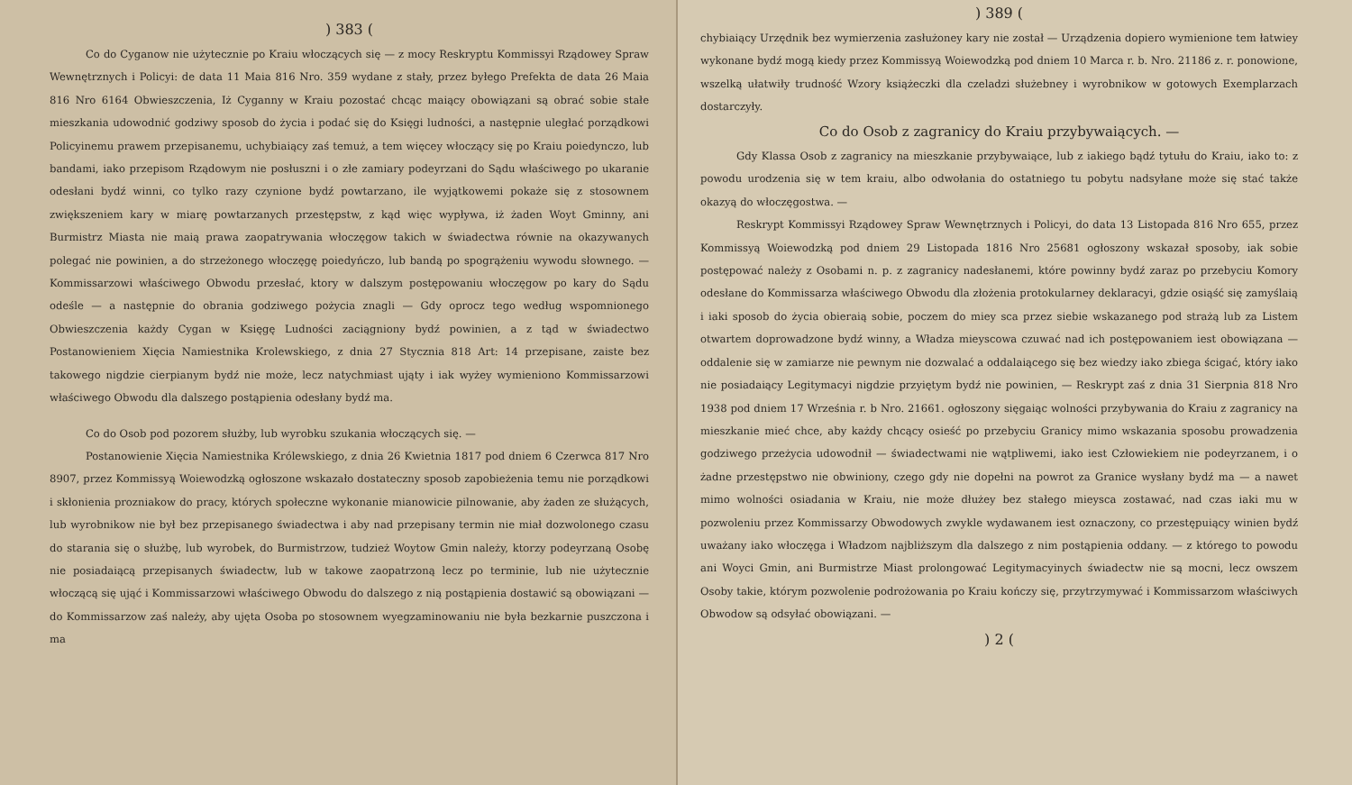) 383 (
Co do Cyganow nie użytecznie po Kraiu włoczących się — z mocy Reskryptu Kommissyi Rządowey Spraw Wewnętrznych i Policyi: de data 11 Maia 816 Nro. 359 wydane z stały, przez byłego Prefekta de data 26 Maia 816 Nro 6164 Obwieszczenia, Iż Cyganny w Kraiu pozostać chcąc maiący obowiązani są obrać sobie stałe mieszkania udowodnić godziwy sposob do życia i podać się do Księgi ludności, a następnie uległać porządkowi Policyinemu prawem przepisanemu, uchybiaiący zaś temuż, a tem więcey włoczący się po Kraiu poiedynczo, lub bandami, iako przepisom Rządowym nie posłuszni i o złe zamiary podeyrzani do Sądu właściwego po ukaranie odesłani bydź winni, co tylko razy czynione bydź powtarzano, ile wyjątkowemi pokaże się z stosownem zwiększeniem kary w miarę powtarzanych przestępstw, z kąd więc wypływa, iż żaden Woyt Gminny, ani Burmistrz Miasta nie maią prawa zaopatrywania włoczęgow takich w świadectwa równie na okazywanych polegać nie powinien, a do strzeżonego włoczęgę poiedyńczo, lub bandą po spogrążeniu wywodu słownego. — Kommissarzowi właściwego Obwodu przesłać, ktory w dalszym postępowaniu włoczęgow po kary do Sądu odeśle — a następnie do obrania godziwego pożycia znagli — Gdy oprocz tego według wspomnionego Obwieszczenia każdy Cygan w Księgę Ludności zaciągniony bydź powinien, a z tąd w świadectwo Postanowieniem Xięcia Namiestnika Krolewskiego, z dnia 27 Stycznia 818 Art: 14 przepisane, zaiste bez takowego nigdzie cierpianym bydź nie może, lecz natychmiast ująty i iak wyżey wymieniono Kommissarzowi właściwego Obwodu dla dalszego postąpienia odesłany bydź ma.
Co do Osob pod pozorem służby, lub wyrobku szukania włoczących się. —
Postanowienie Xięcia Namiestnika Królewskiego, z dnia 26 Kwietnia 1817 pod dniem 6 Czerwca 817 Nro 8907, przez Kommissyą Woiewodzką ogłoszone wskazało dostateczny sposob zapobieżenia temu nie porządkowi i skłonienia prozniakow do pracy, których społeczne wykonanie mianowicie pilnowanie, aby żaden ze służących, lub wyrobnikow nie był bez przepisanego świadectwa i aby nad przepisany termin nie miał dozwolonego czasu do starania się o służbę, lub wyrobek, do Burmistrzow, tudzież Woytow Gmin należy, ktorzy podeyrzaną Osobę nie posiadaiącą przepisanych świadectw, lub w takowe zaopatrzoną lecz po terminie, lub nie użytecznie włoczącą się ująć i Kommissarzowi właściwego Obwodu do dalszego z nią postąpienia dostawić są obowiązani — do Kommissarzow zaś należy, aby ujęta Osoba po stosownem wyegzaminowaniu nie była bezkarnie puszczona i ma
) 389 (
chybiaiący Urzędnik bez wymierzenia zasłużoney kary nie został — Urządzenia dopiero wymienione tem łatwiey wykonane bydź mogą kiedy przez Kommissyą Woiewodzką pod dniem 10 Marca r. b. Nro. 21186 z. r. ponowione, wszelką ułatwiły trudność Wzory książeczki dla czeladzi służebney i wyrobnikow w gotowych Exemplarzach dostarczyły.
Co do Osob z zagranicy do Kraiu przybywaiących. —
Gdy Klassa Osob z zagranicy na mieszkanie przybywaiące, lub z iakiego bądź tytułu do Kraiu, iako to: z powodu urodzenia się w tem kraiu, albo odwołania do ostatniego tu pobytu nadsyłane może się stać także okazyą do włoczęgostwa. —
Reskrypt Kommissyi Rządowey Spraw Wewnętrznych i Policyi, do data 13 Listopada 816 Nro 655, przez Kommissyą Woiewodzką pod dniem 29 Listopada 1816 Nro 25681 ogłoszony wskazał sposoby, iak sobie postępować należy z Osobami n. p. z zagranicy nadesłanemi, które powinny bydź zaraz po przebyciu Komory odesłane do Kommissarza właściwego Obwodu dla złożenia protokularney deklaracyi, gdzie osiąść się zamyślaią i iaki sposob do życia obieraią sobie, poczem do miey sca przez siebie wskazanego pod strażą lub za Listem otwartem doprowadzone bydź winny, a Władza mieyscowa czuwać nad ich postępowaniem iest obowiązana — oddalenie się w zamiarze nie pewnym nie dozwalać a oddalaiącego się bez wiedzy iako zbiega ścigać, który iako nie posiadaiący Legitymacyi nigdzie przyiętym bydź nie powinien, — Reskrypt zaś z dnia 31 Sierpnia 818 Nro 1938 pod dniem 17 Września r. b Nro. 21661. ogłoszony sięgaiąc wolności przybywania do Kraiu z zagranicy na mieszkanie mieć chce, aby każdy chcący osieść po przebyciu Granicy mimo wskazania sposobu prowadzenia godziwego przeżycia udowodnił — świadectwami nie wątpliwemi, iako iest Człowiekiem nie podeyrzanem, i o żadne przestępstwo nie obwiniony, czego gdy nie dopełni na powrot za Granice wysłany bydź ma — a nawet mimo wolności osiadania w Kraiu, nie może dłużey bez stałego mieysca zostawać, nad czas iaki mu w pozwoleniu przez Kommissarzy Obwodowych zwykle wydawanem iest oznaczony, co przestępuiący winien bydź uważany iako włoczęga i Władzom najbliższym dla dalszego z nim postąpienia oddany. — z którego to powodu ani Woyci Gmin, ani Burmistrze Miast prolongować Legitymacyinych świadectw nie są mocni, lecz owszem Osoby takie, którym pozwolenie podrożowania po Kraiu kończy się, przytrzymywać i Kommissarzom właściwych Obwodow są odsyłać obowiązani. —
) 2 (